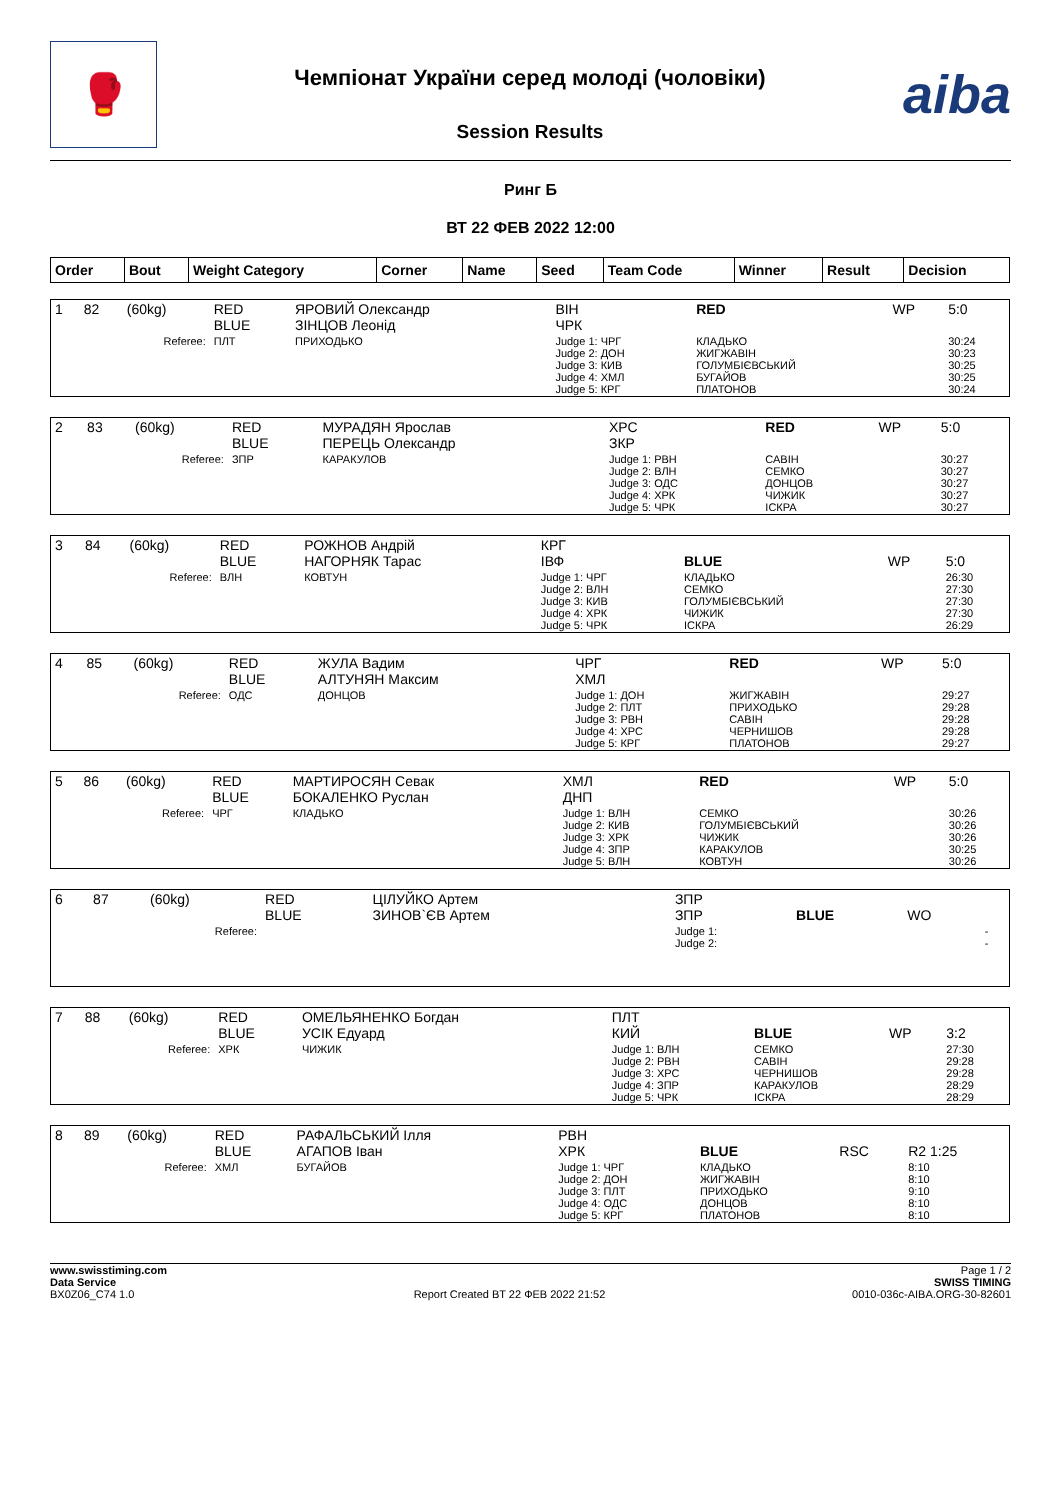🥊
Чемпіонат України серед молоді (чоловіки)
Session Results
aiba
Ринг Б
ВТ 22 ФЕВ 2022 12:00
| Order | Bout | Weight Category | Corner | Name | Seed | Team Code | Winner | Result | Decision |
| --- | --- | --- | --- | --- | --- | --- | --- | --- | --- |
| 1 | 82 | (60kg) | RED BLUE | ЯРОВИЙ Олександр ЗІНЦОВ Леонід | ВІН ЧРК | RED | WP | 5:0 |
| Referee: | | | ПЛТ | ПРИХОДЬКО | Judge 1: ЧРГ Judge 2: ДОН Judge 3: КИВ Judge 4: ХМЛ Judge 5: КРГ | КЛАДЬКО ЖИГЖАВІН ГОЛУМБІЄВСЬКИЙ БУГАЙОВ ПЛАТОНОВ | | 30:24 30:23 30:25 30:25 30:24 |
| 2 | 83 | (60kg) | RED BLUE | МУРАДЯН Ярослав ПЕРЕЦЬ Олександр | ХРС ЗКР | RED | WP | 5:0 |
| Referee: | | | ЗПР | КАРАКУЛОВ | Judge 1: РВН Judge 2: ВЛН Judge 3: ОДС Judge 4: ХРК Judge 5: ЧРК | САВІН СЕМКО ДОНЦОВ ЧИЖИК ІСКРА | | 30:27 30:27 30:27 30:27 30:27 |
| 3 | 84 | (60kg) | RED BLUE | РОЖНОВ Андрій НАГОРНЯК Тарас | КРГ ІВФ | BLUE | WP | 5:0 |
| Referee: | | | ВЛН | КОВТУН | Judge 1: ЧРГ Judge 2: ВЛН Judge 3: КИВ Judge 4: ХРК Judge 5: ЧРК | КЛАДЬКО СЕМКО ГОЛУМБІЄВСЬКИЙ ЧИЖИК ІСКРА | | 26:30 27:30 27:30 27:30 26:29 |
| 4 | 85 | (60kg) | RED BLUE | ЖУЛА Вадим АЛТУНЯН Максим | ЧРГ ХМЛ | RED | WP | 5:0 |
| Referee: | | | ОДС | ДОНЦОВ | Judge 1: ДОН Judge 2: ПЛТ Judge 3: РВН Judge 4: ХРС Judge 5: КРГ | ЖИГЖАВІН ПРИХОДЬКО САВІН ЧЕРНИШОВ ПЛАТОНОВ | | 29:27 29:28 29:28 29:28 29:27 |
| 5 | 86 | (60kg) | RED BLUE | МАРТИРОСЯН Севак БОКАЛЕНКО Руслан | ХМЛ ДНП | RED | WP | 5:0 |
| Referee: | | | ЧРГ | КЛАДЬКО | Judge 1: ВЛН Judge 2: КИВ Judge 3: ХРК Judge 4: ЗПР Judge 5: ВЛН | СЕМКО ГОЛУМБІЄВСЬКИЙ ЧИЖИК КАРАКУЛОВ КОВТУН | | 30:26 30:26 30:26 30:25 30:26 |
| 6 | 87 | (60kg) | RED BLUE | ЦІЛУЙКО Артем ЗИНОВ`ЄВ Артем | ЗПР ЗПР | BLUE | WO | |
| Referee: | | | | | Judge 1: Judge 2: | | | - - |
| 7 | 88 | (60kg) | RED BLUE | ОМЕЛЬЯНЕНКО Богдан УСІК Едуард | ПЛТ КИЙ | BLUE | WP | 3:2 |
| Referee: | | | ХРК | ЧИЖИК | Judge 1: ВЛН Judge 2: РВН Judge 3: ХРС Judge 4: ЗПР Judge 5: ЧРК | СЕМКО САВІН ЧЕРНИШОВ КАРАКУЛОВ ІСКРА | | 27:30 29:28 29:28 28:29 28:29 |
| 8 | 89 | (60kg) | RED BLUE | РАФАЛЬСЬКИЙ Ілля АГАПОВ Іван | РВН ХРК | BLUE | RSC | R2 1:25 |
| Referee: | | | ХМЛ | БУГАЙОВ | Judge 1: ЧРГ Judge 2: ДОН Judge 3: ПЛТ Judge 4: ОДС Judge 5: КРГ | КЛАДЬКО ЖИГЖАВІН ПРИХОДЬКО ДОНЦОВ ПЛАТОНОВ | | 8:10 8:10 9:10 8:10 8:10 |
www.swisstiming.com
Data Service
BX0Z06_C74 1.0
Report Created BT 22 ФЕВ 2022 21:52
Page 1 / 2
SWISS TIMING
0010-036c-AIBA.ORG-30-82601